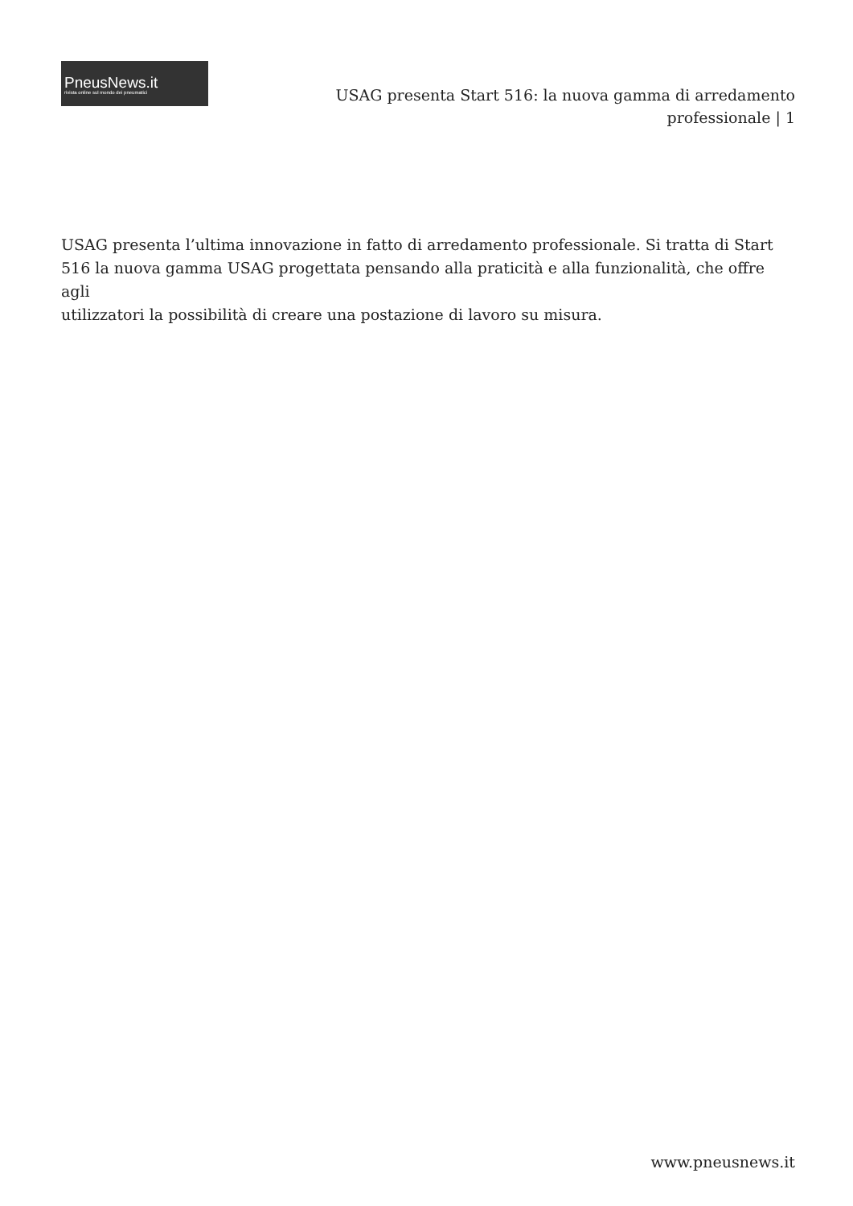PneusNews.it
rivista online sul mondo dei pneumatici
USAG presenta Start 516: la nuova gamma di arredamento professionale | 1
USAG presenta l’ultima innovazione in fatto di arredamento professionale. Si tratta di Start 516 la nuova gamma USAG progettata pensando alla praticità e alla funzionalità, che offre agli
utilizzatori la possibilità di creare una postazione di lavoro su misura.
www.pneusnews.it